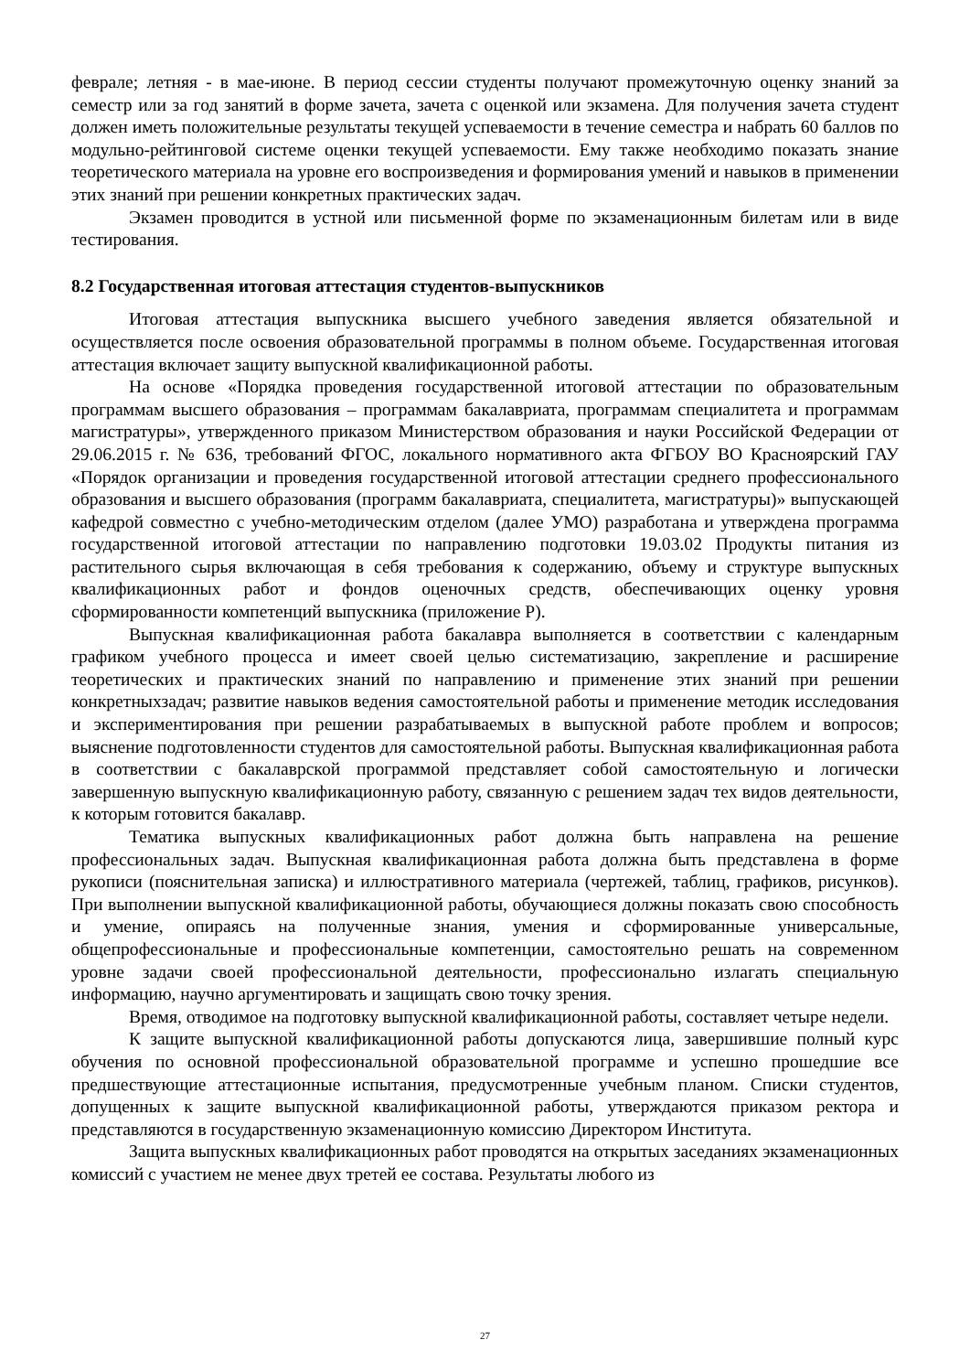феврале; летняя - в мае-июне. В период сессии студенты получают промежуточную оценку знаний за семестр или за год занятий в форме зачета, зачета с оценкой или экзамена. Для получения зачета студент должен иметь положительные результаты текущей успеваемости в течение семестра и набрать 60 баллов по модульно-рейтинговой системе оценки текущей успеваемости. Ему также необходимо показать знание теоретического материала на уровне его воспроизведения и формирования умений и навыков в применении этих знаний при решении конкретных практических задач.
Экзамен проводится в устной или письменной форме по экзаменационным билетам или в виде тестирования.
8.2 Государственная итоговая аттестация студентов-выпускников
Итоговая аттестация выпускника высшего учебного заведения является обязательной и осуществляется после освоения образовательной программы в полном объеме. Государственная итоговая аттестация включает защиту выпускной квалификационной работы.
На основе «Порядка проведения государственной итоговой аттестации по образовательным программам высшего образования – программам бакалавриата, программам специалитета и программам магистратуры», утвержденного приказом Министерством образования и науки Российской Федерации от 29.06.2015 г. № 636, требований ФГОС, локального нормативного акта ФГБОУ ВО Красноярский ГАУ «Порядок организации и проведения государственной итоговой аттестации среднего профессионального образования и высшего образования (программ бакалавриата, специалитета, магистратуры)» выпускающей кафедрой совместно с учебно-методическим отделом (далее УМО) разработана и утверждена программа государственной итоговой аттестации по направлению подготовки 19.03.02 Продукты питания из растительного сырья включающая в себя требования к содержанию, объему и структуре выпускных квалификационных работ и фондов оценочных средств, обеспечивающих оценку уровня сформированности компетенций выпускника (приложение Р).
Выпускная квалификационная работа бакалавра выполняется в соответствии с календарным графиком учебного процесса и имеет своей целью систематизацию, закрепление и расширение теоретических и практических знаний по направлению и применение этих знаний при решении конкретныхзадач; развитие навыков ведения самостоятельной работы и применение методик исследования и экспериментирования при решении разрабатываемых в выпускной работе проблем и вопросов; выяснение подготовленности студентов для самостоятельной работы. Выпускная квалификационная работа в соответствии с бакалаврской программой представляет собой самостоятельную и логически завершенную выпускную квалификационную работу, связанную с решением задач тех видов деятельности, к которым готовится бакалавр.
Тематика выпускных квалификационных работ должна быть направлена на решение профессиональных задач. Выпускная квалификационная работа должна быть представлена в форме рукописи (пояснительная записка) и иллюстративного материала (чертежей, таблиц, графиков, рисунков). При выполнении выпускной квалификационной работы, обучающиеся должны показать свою способность и умение, опираясь на полученные знания, умения и сформированные универсальные, общепрофессиональные и профессиональные компетенции, самостоятельно решать на современном уровне задачи своей профессиональной деятельности, профессионально излагать специальную информацию, научно аргументировать и защищать свою точку зрения.
Время, отводимое на подготовку выпускной квалификационной работы, составляет четыре недели.
К защите выпускной квалификационной работы допускаются лица, завершившие полный курс обучения по основной профессиональной образовательной программе и успешно прошедшие все предшествующие аттестационные испытания, предусмотренные учебным планом. Списки студентов, допущенных к защите выпускной квалификационной работы, утверждаются приказом ректора и представляются в государственную экзаменационную комиссию Директором Института.
Защита выпускных квалификационных работ проводятся на открытых заседаниях экзаменационных комиссий с участием не менее двух третей ее состава. Результаты любого из
27